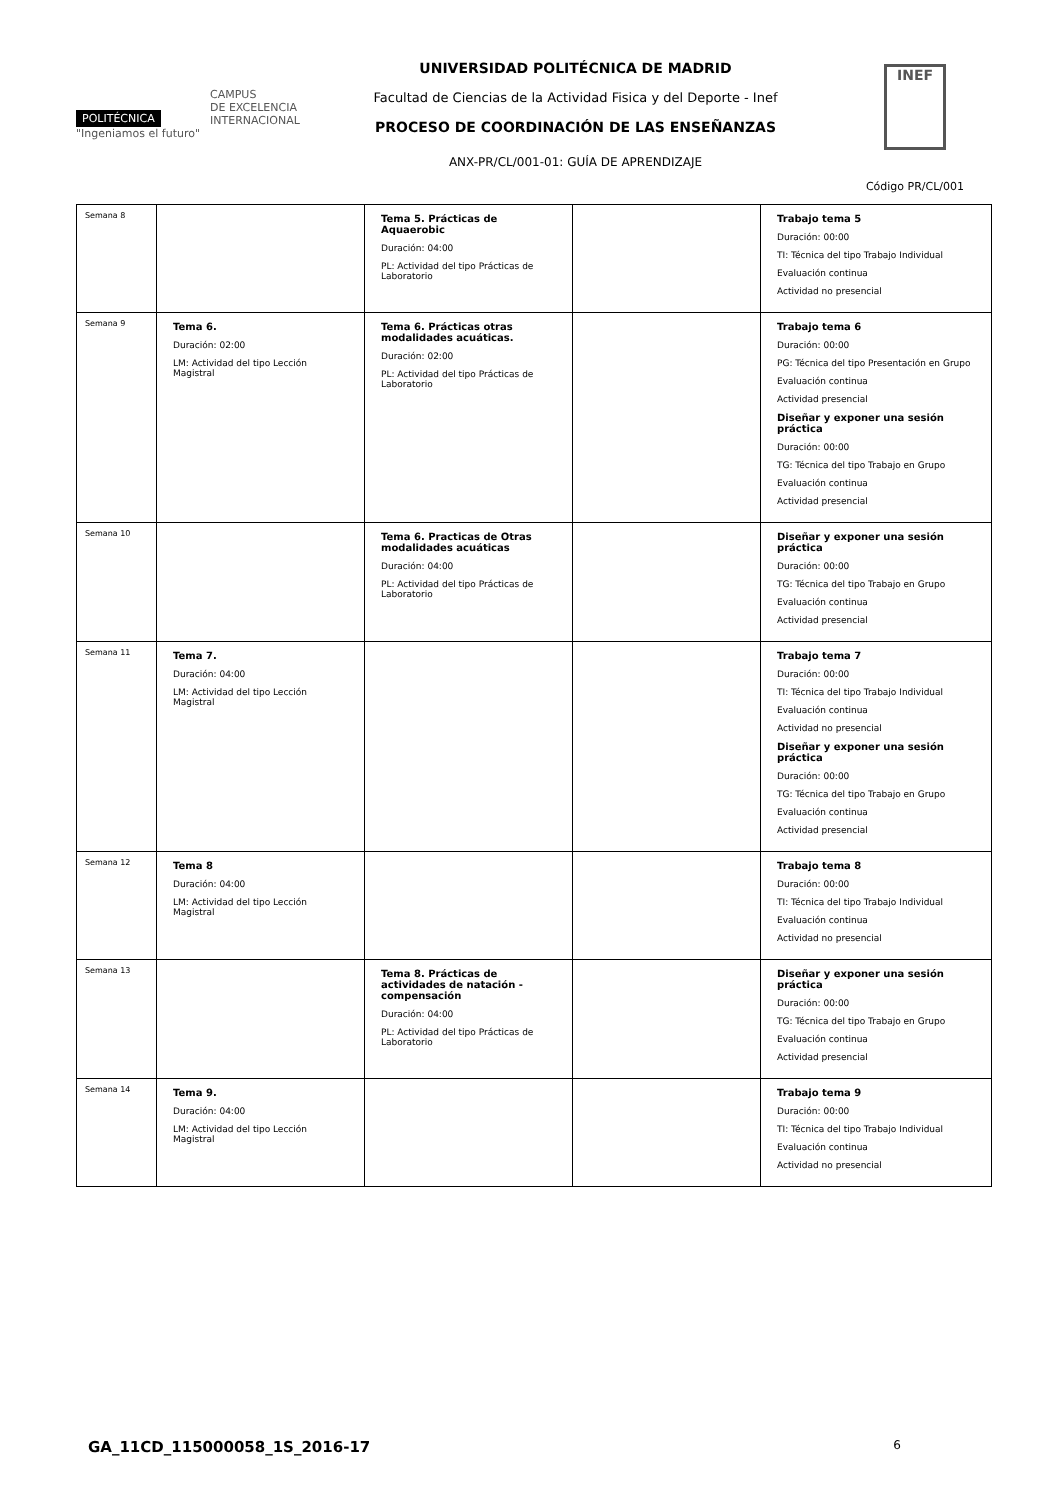POLITÉCNICA
"Ingeniamos el futuro"
CAMPUS
DE EXCELENCIA
INTERNACIONAL
UNIVERSIDAD POLITÉCNICA DE MADRID
Facultad de Ciencias de la Actividad Fisica y del Deporte - Inef
PROCESO DE COORDINACIÓN DE LAS ENSEÑANZAS
ANX-PR/CL/001-01: GUÍA DE APRENDIZAJE
INEF
Código PR/CL/001
| Semana 8 | | Tema 5. Prácticas de Aquaerobic Duración: 04:00 PL: Actividad del tipo Prácticas de Laboratorio | | Trabajo tema 5 Duración: 00:00 TI: Técnica del tipo Trabajo Individual Evaluación continua Actividad no presencial |
| Semana 9 | Tema 6. Duración: 02:00 LM: Actividad del tipo Lección Magistral | Tema 6. Prácticas otras modalidades acuáticas. Duración: 02:00 PL: Actividad del tipo Prácticas de Laboratorio | | Trabajo tema 6 Duración: 00:00 PG: Técnica del tipo Presentación en Grupo Evaluación continua Actividad presencial Diseñar y exponer una sesión práctica Duración: 00:00 TG: Técnica del tipo Trabajo en Grupo Evaluación continua Actividad presencial |
| Semana 10 | | Tema 6. Practicas de Otras modalidades acuáticas Duración: 04:00 PL: Actividad del tipo Prácticas de Laboratorio | | Diseñar y exponer una sesión práctica Duración: 00:00 TG: Técnica del tipo Trabajo en Grupo Evaluación continua Actividad presencial |
| Semana 11 | Tema 7. Duración: 04:00 LM: Actividad del tipo Lección Magistral | | | Trabajo tema 7 Duración: 00:00 TI: Técnica del tipo Trabajo Individual Evaluación continua Actividad no presencial Diseñar y exponer una sesión práctica Duración: 00:00 TG: Técnica del tipo Trabajo en Grupo Evaluación continua Actividad presencial |
| Semana 12 | Tema 8 Duración: 04:00 LM: Actividad del tipo Lección Magistral | | | Trabajo tema 8 Duración: 00:00 TI: Técnica del tipo Trabajo Individual Evaluación continua Actividad no presencial |
| Semana 13 | | Tema 8. Prácticas de actividades de natación - compensación Duración: 04:00 PL: Actividad del tipo Prácticas de Laboratorio | | Diseñar y exponer una sesión práctica Duración: 00:00 TG: Técnica del tipo Trabajo en Grupo Evaluación continua Actividad presencial |
| Semana 14 | Tema 9. Duración: 04:00 LM: Actividad del tipo Lección Magistral | | | Trabajo tema 9 Duración: 00:00 TI: Técnica del tipo Trabajo Individual Evaluación continua Actividad no presencial |
GA_11CD_115000058_1S_2016-17 6